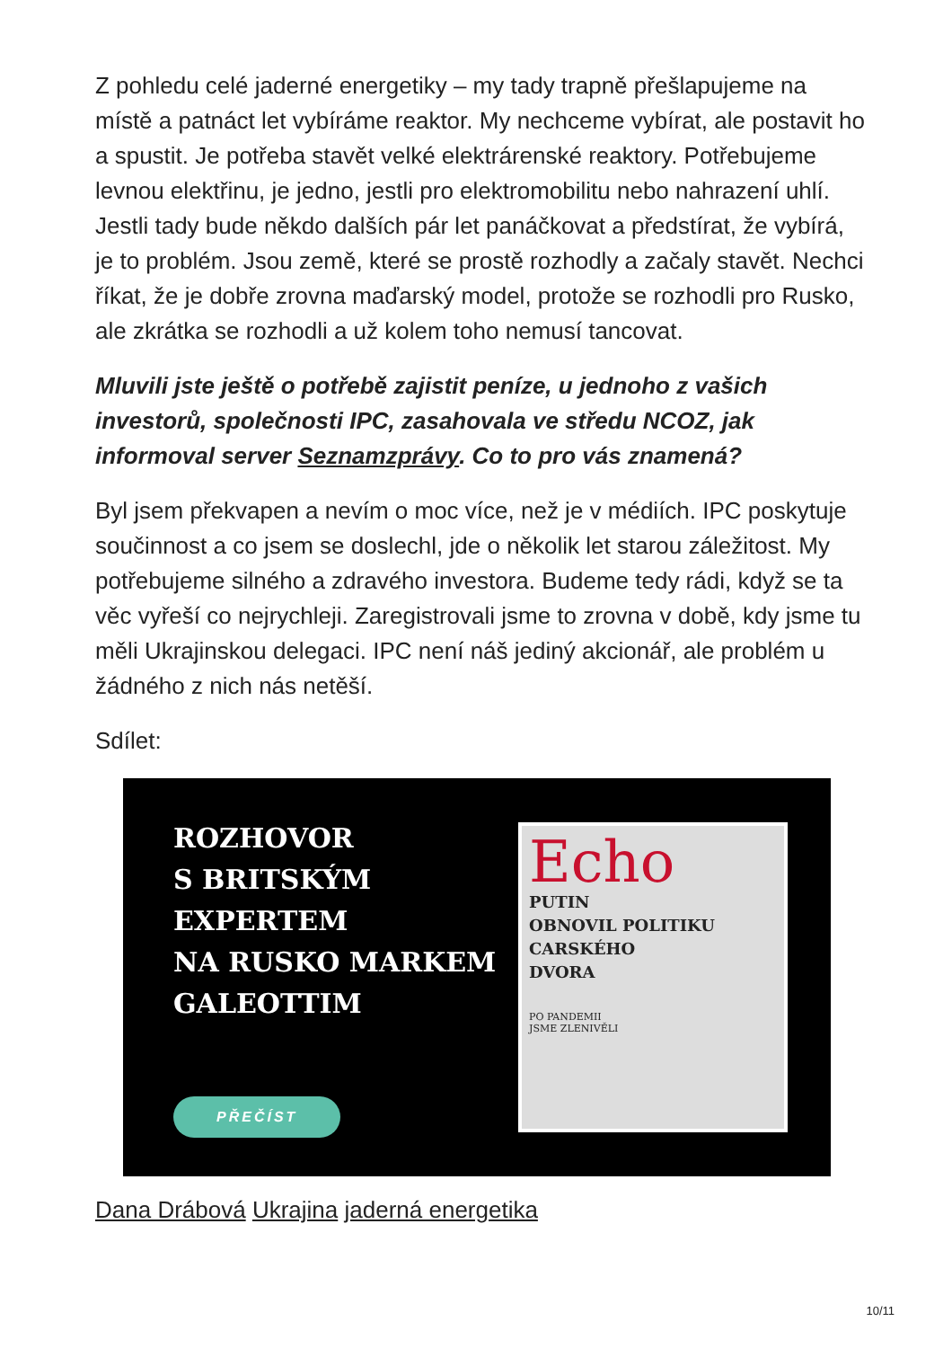Z pohledu celé jaderné energetiky – my tady trapně přešlapujeme na místě a patnáct let vybíráme reaktor. My nechceme vybírat, ale postavit ho a spustit. Je potřeba stavět velké elektrárenské reaktory. Potřebujeme levnou elektřinu, je jedno, jestli pro elektromobilitu nebo nahrazení uhlí. Jestli tady bude někdo dalších pár let panáčkovat a předstírat, že vybírá, je to problém. Jsou země, které se prostě rozhodly a začaly stavět. Nechci říkat, že je dobře zrovna maďarský model, protože se rozhodli pro Rusko, ale zkrátka se rozhodli a už kolem toho nemusí tancovat.
Mluvili jste ještě o potřebě zajistit peníze, u jednoho z vašich investorů, společnosti IPC, zasahovala ve středu NCOZ, jak informoval server Seznamzprávy. Co to pro vás znamená?
Byl jsem překvapen a nevím o moc více, než je v médiích. IPC poskytuje součinnost a co jsem se doslechl, jde o několik let starou záležitost. My potřebujeme silného a zdravého investora. Budeme tedy rádi, když se ta věc vyřeší co nejrychleji. Zaregistrovali jsme to zrovna v době, kdy jsme tu měli Ukrajinskou delegaci. IPC není náš jediný akcionář, ale problém u žádného z nich nás netěší.
Sdílet:
ROZHOVOR
S BRITSKÝM
EXPERTEM
NA RUSKO MARKEM
GALEOTTIM
PŘEČÍST
Echo
PUTIN
OBNOVIL POLITIKU
CARSKÉHO
DVORA
PO PANDEMII
JSME ZLENIVĚLI
Dana Drábová Ukrajina jaderná energetika
10/11